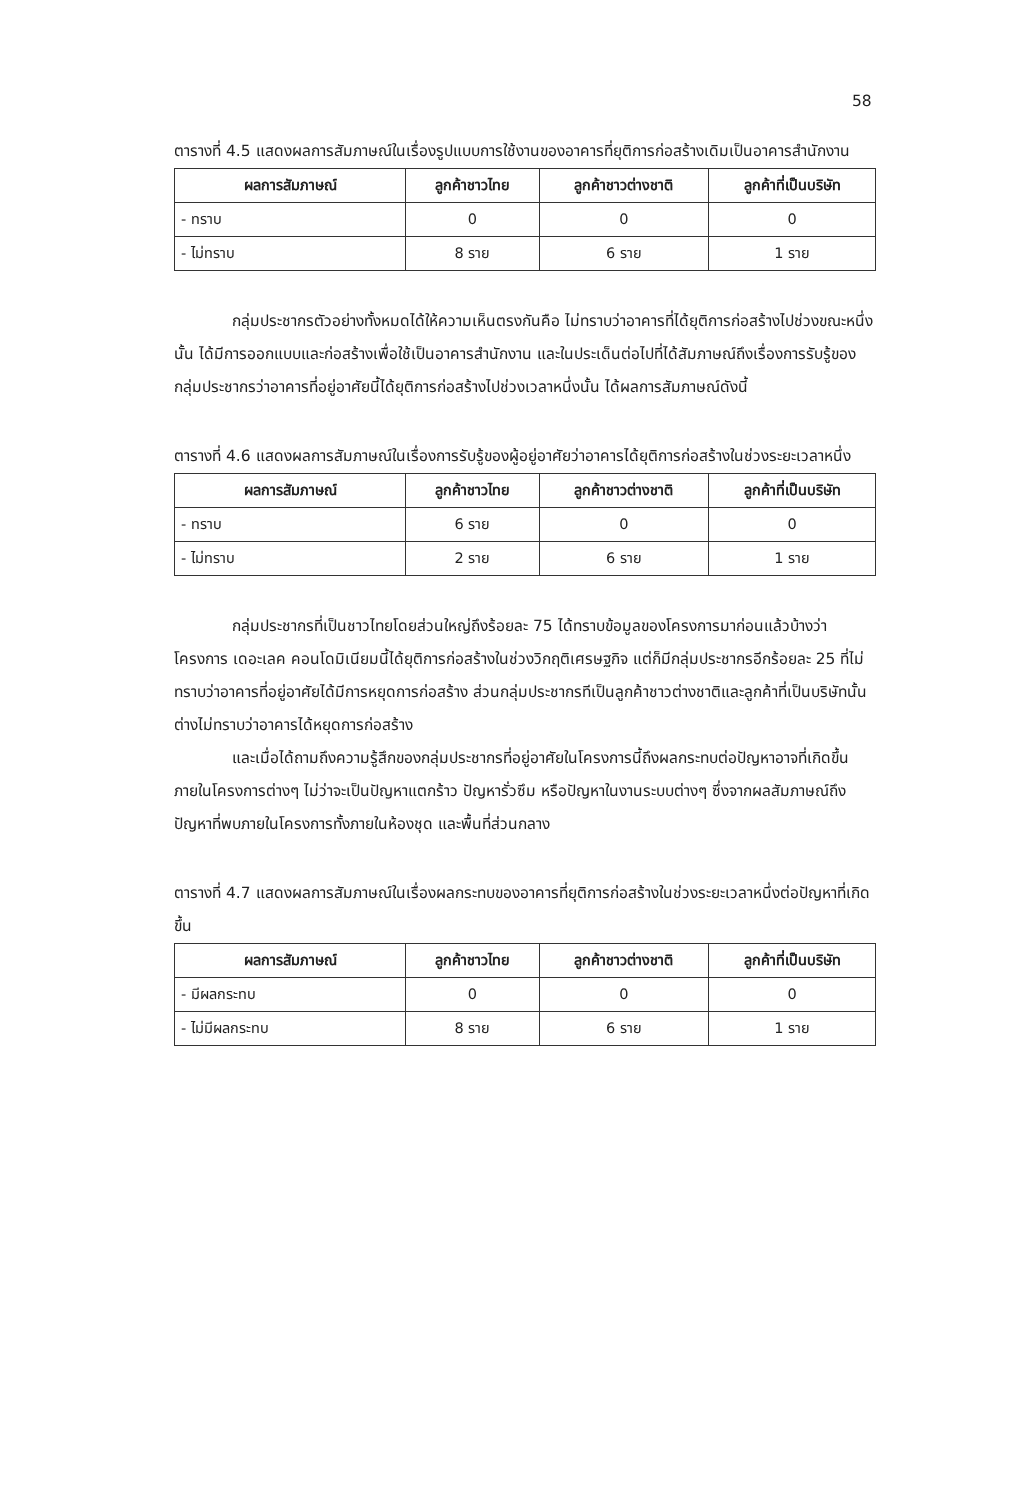58
ตารางที่ 4.5 แสดงผลการสัมภาษณ์ในเรื่องรูปแบบการใช้งานของอาคารที่ยุติการก่อสร้างเดิมเป็นอาคารสำนักงาน
| ผลการสัมภาษณ์ | ลูกค้าชาวไทย | ลูกค้าชาวต่างชาติ | ลูกค้าที่เป็นบริษัท |
| --- | --- | --- | --- |
| - ทราบ | 0 | 0 | 0 |
| - ไม่ทราบ | 8 ราย | 6 ราย | 1 ราย |
กลุ่มประชากรตัวอย่างทั้งหมดได้ให้ความเห็นตรงกันคือ ไม่ทราบว่าอาคารที่ได้ยุติการก่อสร้างไปช่วงขณะหนึ่งนั้น ได้มีการออกแบบและก่อสร้างเพื่อใช้เป็นอาคารสำนักงาน และในประเด็นต่อไปที่ได้สัมภาษณ์ถึงเรื่องการรับรู้ของกลุ่มประชากรว่าอาคารที่อยู่อาศัยนี้ได้ยุติการก่อสร้างไปช่วงเวลาหนึ่งนั้น ได้ผลการสัมภาษณ์ดังนี้
ตารางที่ 4.6 แสดงผลการสัมภาษณ์ในเรื่องการรับรู้ของผู้อยู่อาศัยว่าอาคารได้ยุติการก่อสร้างในช่วงระยะเวลาหนึ่ง
| ผลการสัมภาษณ์ | ลูกค้าชาวไทย | ลูกค้าชาวต่างชาติ | ลูกค้าที่เป็นบริษัท |
| --- | --- | --- | --- |
| - ทราบ | 6 ราย | 0 | 0 |
| - ไม่ทราบ | 2 ราย | 6 ราย | 1 ราย |
กลุ่มประชากรที่เป็นชาวไทยโดยส่วนใหญ่ถึงร้อยละ 75 ได้ทราบข้อมูลของโครงการมาก่อนแล้วบ้างว่าโครงการ เดอะเลค คอนโดมิเนียมนี้ได้ยุติการก่อสร้างในช่วงวิกฤติเศรษฐกิจ แต่ก็มีกลุ่มประชากรอีกร้อยละ 25 ที่ไม่ทราบว่าอาคารที่อยู่อาศัยได้มีการหยุดการก่อสร้าง ส่วนกลุ่มประชากรทีเป็นลูกค้าชาวต่างชาติและลูกค้าที่เป็นบริษัทนั้นต่างไม่ทราบว่าอาคารได้หยุดการก่อสร้าง
และเมื่อได้ถามถึงความรู้สึกของกลุ่มประชากรที่อยู่อาศัยในโครงการนี้ถึงผลกระทบต่อปัญหาอาจที่เกิดขึ้นภายในโครงการต่างๆ ไม่ว่าจะเป็นปัญหาแตกร้าว ปัญหารั่วซึม หรือปัญหาในงานระบบต่างๆ ซึ่งจากผลสัมภาษณ์ถึงปัญหาที่พบภายในโครงการทั้งภายในห้องชุด และพื้นที่ส่วนกลาง
ตารางที่ 4.7 แสดงผลการสัมภาษณ์ในเรื่องผลกระทบของอาคารที่ยุติการก่อสร้างในช่วงระยะเวลาหนึ่งต่อปัญหาที่เกิดขึ้น
| ผลการสัมภาษณ์ | ลูกค้าชาวไทย | ลูกค้าชาวต่างชาติ | ลูกค้าที่เป็นบริษัท |
| --- | --- | --- | --- |
| - มีผลกระทบ | 0 | 0 | 0 |
| - ไม่มีผลกระทบ | 8 ราย | 6 ราย | 1 ราย |